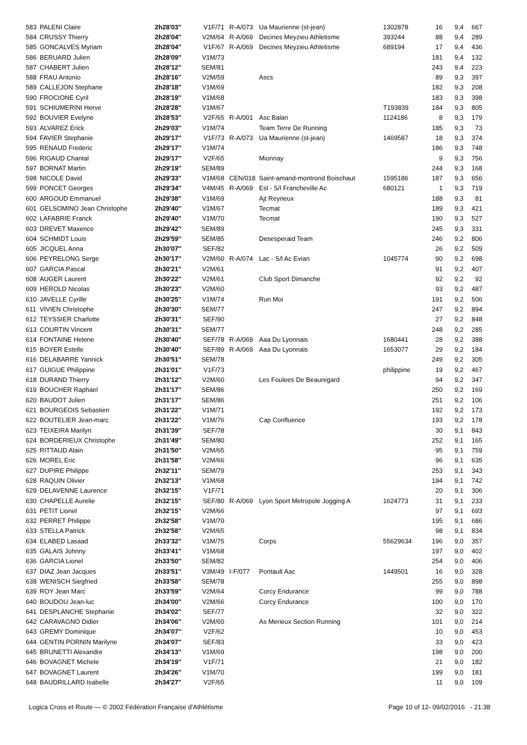| 583 | PALENI Claire | 2h28'03'' | V1F/71 | R-A/073 | Ua Maurienne (st-jean) | 1302878 | 16 | 9,4 | 667 |
| 584 | CRUSSY Thierry | 2h28'04'' | V2M/64 | R-A/069 | Decines Meyzieu Athletisme | 393244 | 88 | 9,4 | 289 |
| 585 | GONCALVES Myriam | 2h28'04'' | V1F/67 | R-A/069 | Decines Meyzieu Athletisme | 689194 | 17 | 9,4 | 436 |
| 586 | BERUARD Julien | 2h28'09'' | V1M/73 | | | | 181 | 9,4 | 132 |
| 587 | CHABERT Julien | 2h28'12'' | SEM/81 | | | | 243 | 9,4 | 223 |
| 588 | FRAU Antonio | 2h28'16'' | V2M/59 | | Ascs | | 89 | 9,3 | 397 |
| 589 | CALLEJON Stephane | 2h28'18'' | V1M/69 | | | | 182 | 9,3 | 208 |
| 590 | FROCIONE Cyril | 2h28'19'' | V1M/68 | | | | 183 | 9,3 | 398 |
| 591 | SCHIUMERINI Herve | 2h28'28'' | V1M/67 | | | T193839 | 184 | 9,3 | 805 |
| 592 | BOUVIER Evelyne | 2h28'53'' | V2F/65 | R-A/001 | Asc Balan | 1124186 | 8 | 9,3 | 179 |
| 593 | ALVAREZ Erick | 2h29'03'' | V1M/74 | | Team Terre De Running | | 185 | 9,3 | 73 |
| 594 | FAVIER Stephanie | 2h29'17'' | V1F/73 | R-A/073 | Ua Maurienne (st-jean) | 1469587 | 18 | 9,3 | 374 |
| 595 | RENAUD Frederic | 2h29'17'' | V1M/74 | | | | 186 | 9,3 | 748 |
| 596 | RIGAUD Chantal | 2h29'17'' | V2F/65 | | Mionnay | | 9 | 9,3 | 756 |
| 597 | BORNAT Martin | 2h29'19'' | SEM/89 | | | | 244 | 9,3 | 168 |
| 598 | NICOLE David | 2h29'33'' | V1M/68 | CEN/018 | Saint-amand-montrond Boischaut | 1595186 | 187 | 9,3 | 656 |
| 599 | PONCET Georges | 2h29'34'' | V4M/45 | R-A/069 | Esl - S/l Francheville Ac | 680121 | 1 | 9,3 | 719 |
| 600 | ARGOUD Emmanuel | 2h29'38'' | V1M/69 | | Ajt Reyrieux | | 188 | 9,3 | 81 |
| 601 | GELSOMINO Jean Christophe | 2h29'40'' | V1M/67 | | Tecmat | | 189 | 9,3 | 421 |
| 602 | LAFABRIE Franck | 2h29'40'' | V1M/70 | | Tecmat | | 190 | 9,3 | 527 |
| 603 | DREVET Maxence | 2h29'42'' | SEM/89 | | | | 245 | 9,3 | 331 |
| 604 | SCHMIDT Louis | 2h29'59'' | SEM/85 | | Desesperaid Team | | 246 | 9,2 | 806 |
| 605 | JICQUEL Anna | 2h30'07'' | SEF/82 | | | | 26 | 9,2 | 509 |
| 606 | PEYRELONG Serge | 2h30'17'' | V2M/60 | R-A/074 | Lac - S/l Ac Evian | 1045774 | 90 | 9,2 | 698 |
| 607 | GARCIA Pascal | 2h30'21'' | V2M/61 | | | | 91 | 9,2 | 407 |
| 608 | AUGER Laurent | 2h30'22'' | V2M/61 | | Club Sport Dimanche | | 92 | 9,2 | 92 |
| 609 | HEROLD Nicolas | 2h30'23'' | V2M/60 | | | | 93 | 9,2 | 487 |
| 610 | JAVELLE Cyrille | 2h30'25'' | V1M/74 | | Run Moi | | 191 | 9,2 | 506 |
| 611 | VIVIEN Christophe | 2h30'30'' | SEM/77 | | | | 247 | 9,2 | 894 |
| 612 | TEYSSIER Charlotte | 2h30'31'' | SEF/90 | | | | 27 | 9,2 | 848 |
| 613 | COURTIN Vincent | 2h30'31'' | SEM/77 | | | | 248 | 9,2 | 285 |
| 614 | FONTAINE Helene | 2h30'40'' | SEF/78 | R-A/069 | Aaa Du Lyonnais | 1680441 | 28 | 9,2 | 388 |
| 615 | BOYER Estelle | 2h30'40'' | SEF/89 | R-A/069 | Aaa Du Lyonnais | 1653077 | 29 | 9,2 | 184 |
| 616 | DELABARRE Yannick | 2h30'51'' | SEM/78 | | | | 249 | 9,2 | 305 |
| 617 | GUIGUE Philippine | 2h31'01'' | V1F/73 | | | philippine | 19 | 9,2 | 467 |
| 618 | DURAND Thierry | 2h31'12'' | V2M/60 | | Les Foulees De Beauregard | | 94 | 9,2 | 347 |
| 619 | BOUCHER Raphael | 2h31'17'' | SEM/86 | | | | 250 | 9,2 | 169 |
| 620 | BAUDOT Julien | 2h31'17'' | SEM/86 | | | | 251 | 9,2 | 106 |
| 621 | BOURGEOIS Sebastien | 2h31'22'' | V1M/71 | | | | 192 | 9,2 | 173 |
| 622 | BOUTELIER Jean-marc | 2h31'22'' | V1M/76 | | Cap Confluence | | 193 | 9,2 | 178 |
| 623 | TEIXEIRA Marilyn | 2h31'39'' | SEF/78 | | | | 30 | 9,1 | 843 |
| 624 | BORDERIEUX Christophe | 2h31'49'' | SEM/80 | | | | 252 | 9,1 | 165 |
| 625 | RITTAUD Alain | 2h31'50'' | V2M/65 | | | | 95 | 9,1 | 759 |
| 626 | MOREL Eric | 2h31'58'' | V2M/66 | | | | 96 | 9,1 | 635 |
| 627 | DUPIRE Philippe | 2h32'11'' | SEM/79 | | | | 253 | 9,1 | 343 |
| 628 | RAQUIN Olivier | 2h32'13'' | V1M/68 | | | | 194 | 9,1 | 742 |
| 629 | DELAVENNE Laurence | 2h32'15'' | V1F/71 | | | | 20 | 9,1 | 306 |
| 630 | CHAPELLE Aurelie | 2h32'15'' | SEF/80 | R-A/069 | Lyon Sport Metropole Jogging A | 1624773 | 31 | 9,1 | 233 |
| 631 | PETIT Lionel | 2h32'15'' | V2M/66 | | | | 97 | 9,1 | 693 |
| 632 | PERRET Philippe | 2h32'58'' | V1M/70 | | | | 195 | 9,1 | 686 |
| 633 | STELLA Patrick | 2h32'58'' | V2M/65 | | | | 98 | 9,1 | 834 |
| 634 | ELABED Lasaad | 2h33'32'' | V1M/75 | | Corps | 55629634 | 196 | 9,0 | 357 |
| 635 | GALAIS Johnny | 2h33'41'' | V1M/68 | | | | 197 | 9,0 | 402 |
| 636 | GARCIA Lionel | 2h33'50'' | SEM/82 | | | | 254 | 9,0 | 406 |
| 637 | DIAZ Jean Jacques | 2h33'51'' | V3M/49 | I-F/077 | Pontault Aac | 1449501 | 16 | 9,0 | 328 |
| 638 | WENISCH Siegfried | 2h33'58'' | SEM/78 | | | | 255 | 9,0 | 898 |
| 639 | ROY Jean Marc | 2h33'59'' | V2M/64 | | Corcy Endurance | | 99 | 9,0 | 788 |
| 640 | BOUDOU Jean-luc | 2h34'00'' | V2M/66 | | Corcy Endurance | | 100 | 9,0 | 170 |
| 641 | DESPLANCHE Stephanie | 2h34'02'' | SEF/77 | | | | 32 | 9,0 | 322 |
| 642 | CARAVAGNO Didier | 2h34'06'' | V2M/60 | | As Merieux Section Running | | 101 | 9,0 | 214 |
| 643 | GREMY Dominique | 2h34'07'' | V2F/62 | | | | 10 | 9,0 | 453 |
| 644 | GENTIN PORNIN Marilyne | 2h34'07'' | SEF/83 | | | | 33 | 9,0 | 423 |
| 645 | BRUNETTI Alexandre | 2h34'13'' | V1M/69 | | | | 198 | 9,0 | 200 |
| 646 | BOVAGNET Michele | 2h34'19'' | V1F/71 | | | | 21 | 9,0 | 182 |
| 647 | BOVAGNET Laurent | 2h34'26'' | V1M/70 | | | | 199 | 9,0 | 181 |
| 648 | BAUDRILLARD Isabelle | 2h34'27'' | V2F/65 | | | | 11 | 9,0 | 109 |
Logica Cross et Route — © 2002 Fédération Française d'Athlétisme Page 10 of 12- 09/02/2016 - 21:38